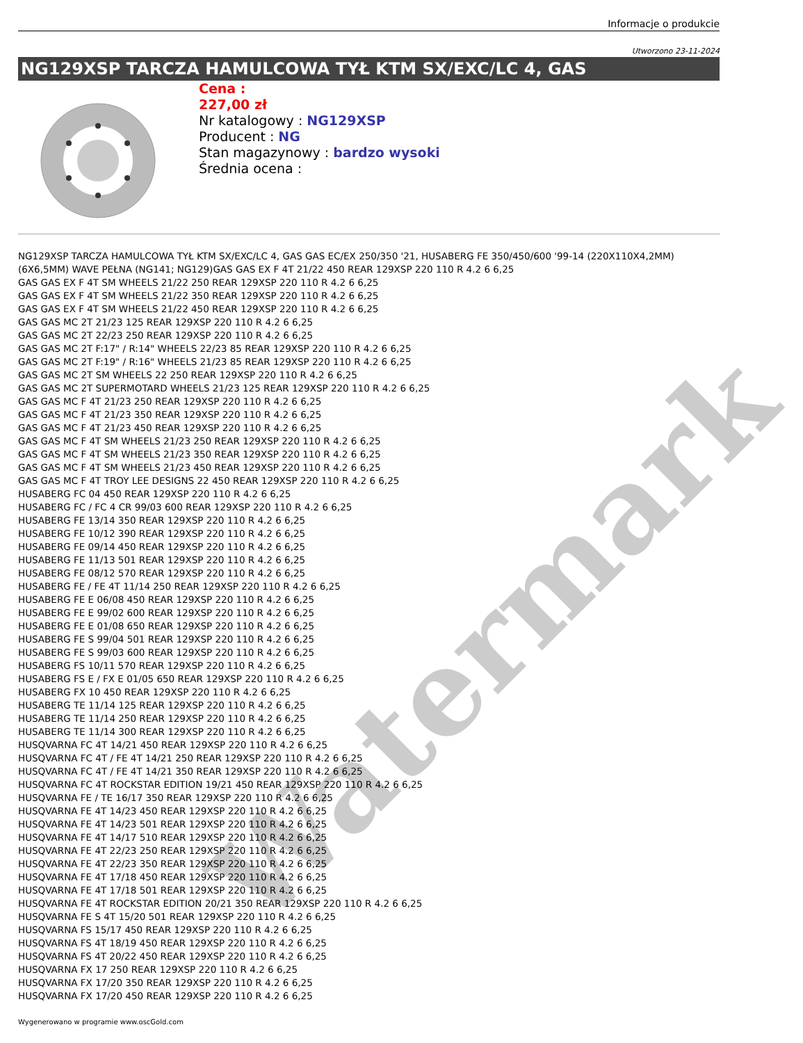Informacje o produkcie
Utworzono 23-11-2024
NG129XSP TARCZA HAMULCOWA TYŁ KTM SX/EXC/LC 4, GAS
Cena :
227,00 zł
Nr katalogowy : NG129XSP
Producent : NG
Stan magazynowy : bardzo wysoki
Średnia ocena :
NG129XSP TARCZA HAMULCOWA TYŁ KTM SX/EXC/LC 4, GAS GAS EC/EX 250/350 '21, HUSABERG FE 350/450/600 '99-14 (220X110X4,2MM) (6X6,5MM) WAVE PEŁNA (NG141; NG129)GAS GAS EX F 4T 21/22 450 REAR 129XSP 220 110 R 4.2 6 6,25
GAS GAS EX F 4T SM WHEELS 21/22 250 REAR 129XSP 220 110 R 4.2 6 6,25
GAS GAS EX F 4T SM WHEELS 21/22 350 REAR 129XSP 220 110 R 4.2 6 6,25
GAS GAS EX F 4T SM WHEELS 21/22 450 REAR 129XSP 220 110 R 4.2 6 6,25
GAS GAS MC 2T 21/23 125 REAR 129XSP 220 110 R 4.2 6 6,25
GAS GAS MC 2T 22/23 250 REAR 129XSP 220 110 R 4.2 6 6,25
GAS GAS MC 2T F:17" / R:14" WHEELS 22/23 85 REAR 129XSP 220 110 R 4.2 6 6,25
GAS GAS MC 2T F:19" / R:16" WHEELS 21/23 85 REAR 129XSP 220 110 R 4.2 6 6,25
GAS GAS MC 2T SM WHEELS 22 250 REAR 129XSP 220 110 R 4.2 6 6,25
GAS GAS MC 2T SUPERMOTARD WHEELS 21/23 125 REAR 129XSP 220 110 R 4.2 6 6,25
GAS GAS MC F 4T 21/23 250 REAR 129XSP 220 110 R 4.2 6 6,25
GAS GAS MC F 4T 21/23 350 REAR 129XSP 220 110 R 4.2 6 6,25
GAS GAS MC F 4T 21/23 450 REAR 129XSP 220 110 R 4.2 6 6,25
GAS GAS MC F 4T SM WHEELS 21/23 250 REAR 129XSP 220 110 R 4.2 6 6,25
GAS GAS MC F 4T SM WHEELS 21/23 350 REAR 129XSP 220 110 R 4.2 6 6,25
GAS GAS MC F 4T SM WHEELS 21/23 450 REAR 129XSP 220 110 R 4.2 6 6,25
GAS GAS MC F 4T TROY LEE DESIGNS 22 450 REAR 129XSP 220 110 R 4.2 6 6,25
HUSABERG FC 04 450 REAR 129XSP 220 110 R 4.2 6 6,25
HUSABERG FC / FC 4 CR 99/03 600 REAR 129XSP 220 110 R 4.2 6 6,25
HUSABERG FE 13/14 350 REAR 129XSP 220 110 R 4.2 6 6,25
HUSABERG FE 10/12 390 REAR 129XSP 220 110 R 4.2 6 6,25
HUSABERG FE 09/14 450 REAR 129XSP 220 110 R 4.2 6 6,25
HUSABERG FE 11/13 501 REAR 129XSP 220 110 R 4.2 6 6,25
HUSABERG FE 08/12 570 REAR 129XSP 220 110 R 4.2 6 6,25
HUSABERG FE / FE 4T 11/14 250 REAR 129XSP 220 110 R 4.2 6 6,25
HUSABERG FE E 06/08 450 REAR 129XSP 220 110 R 4.2 6 6,25
HUSABERG FE E 99/02 600 REAR 129XSP 220 110 R 4.2 6 6,25
HUSABERG FE E 01/08 650 REAR 129XSP 220 110 R 4.2 6 6,25
HUSABERG FE S 99/04 501 REAR 129XSP 220 110 R 4.2 6 6,25
HUSABERG FE S 99/03 600 REAR 129XSP 220 110 R 4.2 6 6,25
HUSABERG FS 10/11 570 REAR 129XSP 220 110 R 4.2 6 6,25
HUSABERG FS E / FX E 01/05 650 REAR 129XSP 220 110 R 4.2 6 6,25
HUSABERG FX 10 450 REAR 129XSP 220 110 R 4.2 6 6,25
HUSABERG TE 11/14 125 REAR 129XSP 220 110 R 4.2 6 6,25
HUSABERG TE 11/14 250 REAR 129XSP 220 110 R 4.2 6 6,25
HUSABERG TE 11/14 300 REAR 129XSP 220 110 R 4.2 6 6,25
HUSQVARNA FC 4T 14/21 450 REAR 129XSP 220 110 R 4.2 6 6,25
HUSQVARNA FC 4T / FE 4T 14/21 250 REAR 129XSP 220 110 R 4.2 6 6,25
HUSQVARNA FC 4T / FE 4T 14/21 350 REAR 129XSP 220 110 R 4.2 6 6,25
HUSQVARNA FC 4T ROCKSTAR EDITION 19/21 450 REAR 129XSP 220 110 R 4.2 6 6,25
HUSQVARNA FE / TE 16/17 350 REAR 129XSP 220 110 R 4.2 6 6,25
HUSQVARNA FE 4T 14/23 450 REAR 129XSP 220 110 R 4.2 6 6,25
HUSQVARNA FE 4T 14/23 501 REAR 129XSP 220 110 R 4.2 6 6,25
HUSQVARNA FE 4T 14/17 510 REAR 129XSP 220 110 R 4.2 6 6,25
HUSQVARNA FE 4T 22/23 250 REAR 129XSP 220 110 R 4.2 6 6,25
HUSQVARNA FE 4T 22/23 350 REAR 129XSP 220 110 R 4.2 6 6,25
HUSQVARNA FE 4T 17/18 450 REAR 129XSP 220 110 R 4.2 6 6,25
HUSQVARNA FE 4T 17/18 501 REAR 129XSP 220 110 R 4.2 6 6,25
HUSQVARNA FE 4T ROCKSTAR EDITION 20/21 350 REAR 129XSP 220 110 R 4.2 6 6,25
HUSQVARNA FE S 4T 15/20 501 REAR 129XSP 220 110 R 4.2 6 6,25
HUSQVARNA FS 15/17 450 REAR 129XSP 220 110 R 4.2 6 6,25
HUSQVARNA FS 4T 18/19 450 REAR 129XSP 220 110 R 4.2 6 6,25
HUSQVARNA FS 4T 20/22 450 REAR 129XSP 220 110 R 4.2 6 6,25
HUSQVARNA FX 17 250 REAR 129XSP 220 110 R 4.2 6 6,25
HUSQVARNA FX 17/20 350 REAR 129XSP 220 110 R 4.2 6 6,25
HUSQVARNA FX 17/20 450 REAR 129XSP 220 110 R 4.2 6 6,25
Wygenerowano w programie www.oscGold.com
Watermark